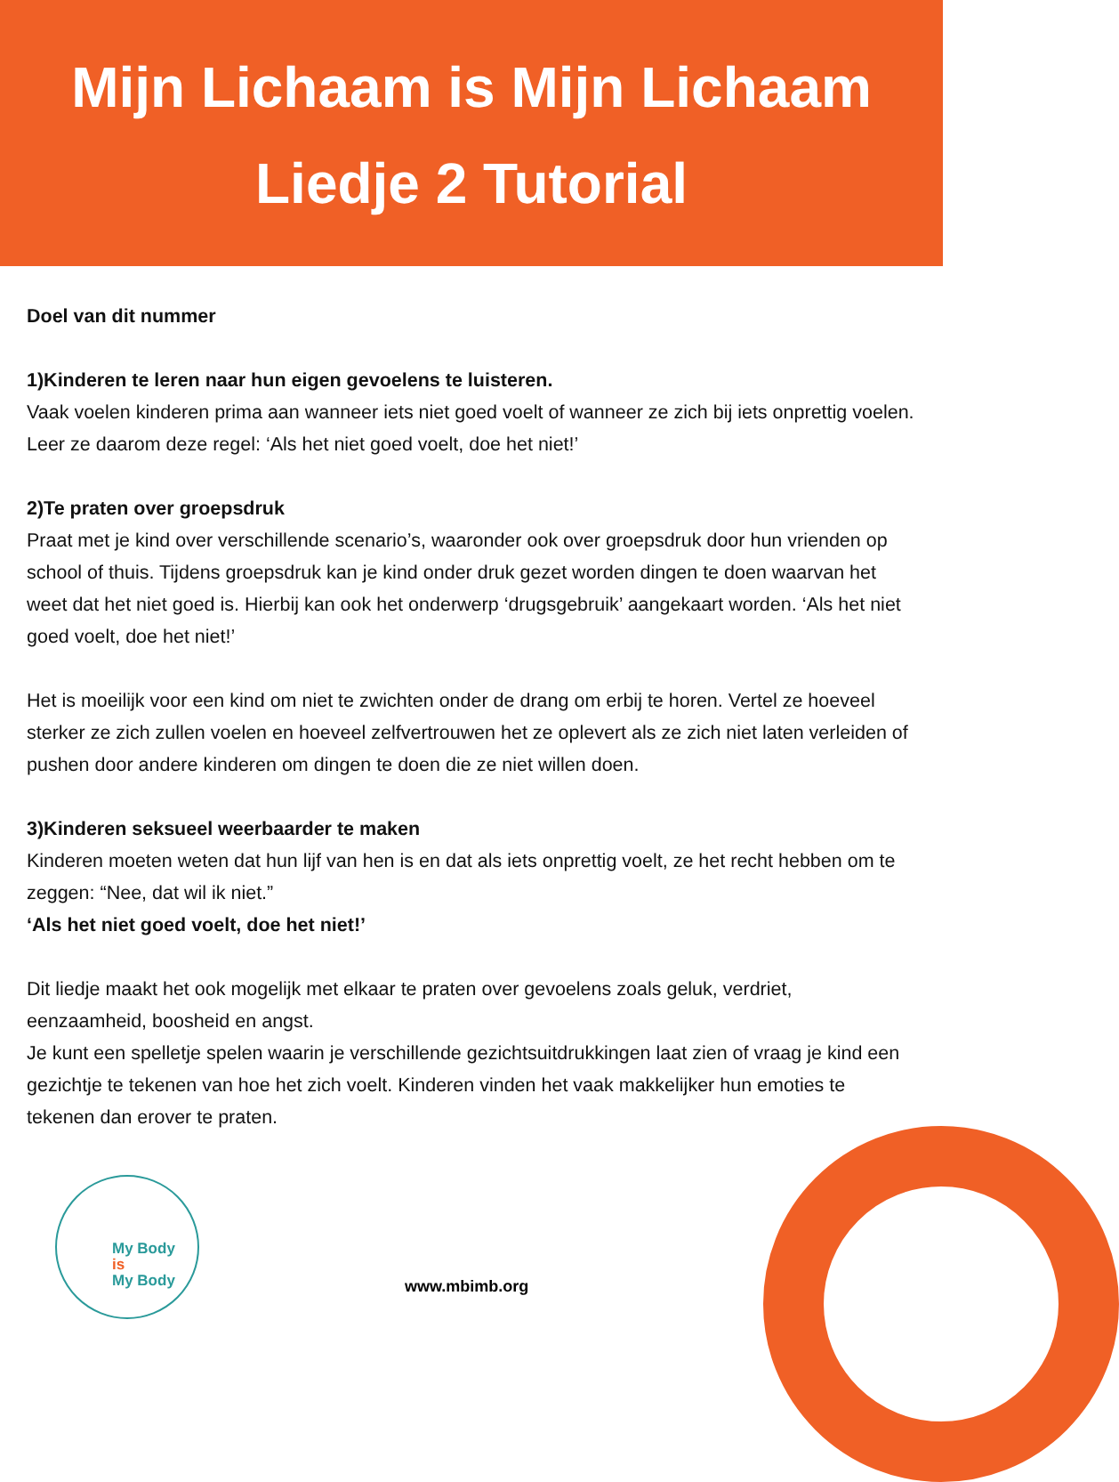Mijn Lichaam is Mijn Lichaam
Liedje 2 Tutorial
Doel van dit nummer
1)Kinderen te leren naar hun eigen gevoelens te luisteren.
Vaak voelen kinderen prima aan wanneer iets niet goed voelt of wanneer ze zich bij iets onprettig voelen. Leer ze daarom deze regel: ‘Als het niet goed voelt, doe het niet!’
2)Te praten over groepsdruk
Praat met je kind over verschillende scenario’s, waaronder ook over groepsdruk door hun vrienden op school of thuis. Tijdens groepsdruk kan je kind onder druk gezet worden dingen te doen waarvan het weet dat het niet goed is. Hierbij kan ook het onderwerp ‘drugsgebruik’ aangekaart worden. ‘Als het niet goed voelt, doe het niet!’
Het is moeilijk voor een kind om niet te zwichten onder de drang om erbij te horen. Vertel ze hoeveel sterker ze zich zullen voelen en hoeveel zelfvertrouwen het ze oplevert als ze zich niet laten verleiden of pushen door andere kinderen om dingen te doen die ze niet willen doen.
3)Kinderen seksueel weerbaarder te maken
Kinderen moeten weten dat hun lijf van hen is en dat als iets onprettig voelt, ze het recht hebben om te zeggen: “Nee, dat wil ik niet.”
‘Als het niet goed voelt, doe het niet!’
Dit liedje maakt het ook mogelijk met elkaar te praten over gevoelens zoals geluk, verdriet, eenzaamheid, boosheid en angst.
Je kunt een spelletje spelen waarin je verschillende gezichtsuitdrukkingen laat zien of vraag je kind een gezichtje te tekenen van hoe het zich voelt. Kinderen vinden het vaak makkelijker hun emoties te tekenen dan erover te praten.
My Body
is
My Body
www.mbimb.org